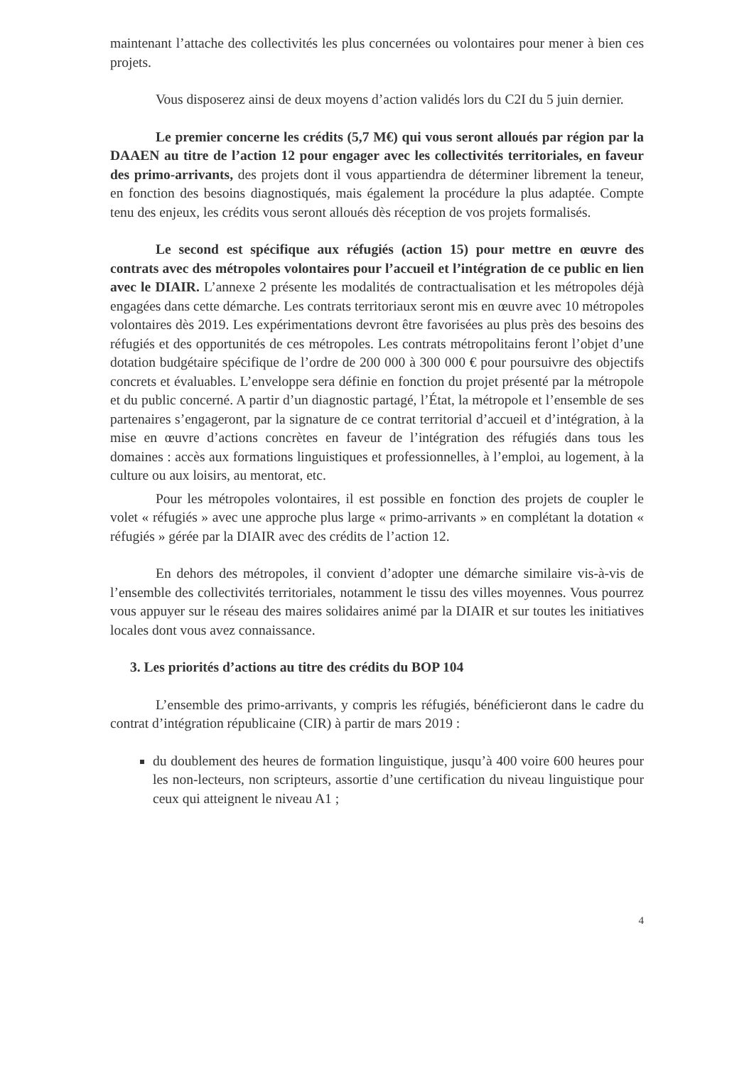maintenant l’attache des collectivités les plus concernées ou volontaires pour mener à bien ces projets.
Vous disposerez ainsi de deux moyens d’action validés lors du C2I du 5 juin dernier.
Le premier concerne les crédits (5,7 M€) qui vous seront alloués par région par la DAAEN au titre de l’action 12 pour engager avec les collectivités territoriales, en faveur des primo-arrivants, des projets dont il vous appartiendra de déterminer librement la teneur, en fonction des besoins diagnostiqués, mais également la procédure la plus adaptée. Compte tenu des enjeux, les crédits vous seront alloués dès réception de vos projets formalisés.
Le second est spécifique aux réfugiés (action 15) pour mettre en œuvre des contrats avec des métropoles volontaires pour l’accueil et l’intégration de ce public en lien avec le DIAIR. L’annexe 2 présente les modalités de contractualisation et les métropoles déjà engagées dans cette démarche. Les contrats territoriaux seront mis en œuvre avec 10 métropoles volontaires dès 2019. Les expérimentations devront être favorisées au plus près des besoins des réfugiés et des opportunités de ces métropoles. Les contrats métropolitains feront l’objet d’une dotation budgétaire spécifique de l’ordre de 200 000 à 300 000 € pour poursuivre des objectifs concrets et évaluables. L’enveloppe sera définie en fonction du projet présenté par la métropole et du public concerné. A partir d’un diagnostic partagé, l’État, la métropole et l’ensemble de ses partenaires s’engageront, par la signature de ce contrat territorial d’accueil et d’intégration, à la mise en œuvre d’actions concrètes en faveur de l’intégration des réfugiés dans tous les domaines : accès aux formations linguistiques et professionnelles, à l’emploi, au logement, à la culture ou aux loisirs, au mentorat, etc.
Pour les métropoles volontaires, il est possible en fonction des projets de coupler le volet « réfugiés » avec une approche plus large « primo-arrivants » en complétant la dotation « réfugiés » gérée par la DIAIR avec des crédits de l’action 12.
En dehors des métropoles, il convient d’adopter une démarche similaire vis-à-vis de l’ensemble des collectivités territoriales, notamment le tissu des villes moyennes. Vous pourrez vous appuyer sur le réseau des maires solidaires animé par la DIAIR et sur toutes les initiatives locales dont vous avez connaissance.
3. Les priorités d’actions au titre des crédits du BOP 104
L’ensemble des primo-arrivants, y compris les réfugiés, bénéficieront dans le cadre du contrat d’intégration républicaine (CIR) à partir de mars 2019 :
du doublement des heures de formation linguistique, jusqu’à 400 voire 600 heures pour les non-lecteurs, non scripteurs, assortie d’une certification du niveau linguistique pour ceux qui atteignent le niveau A1 ;
4